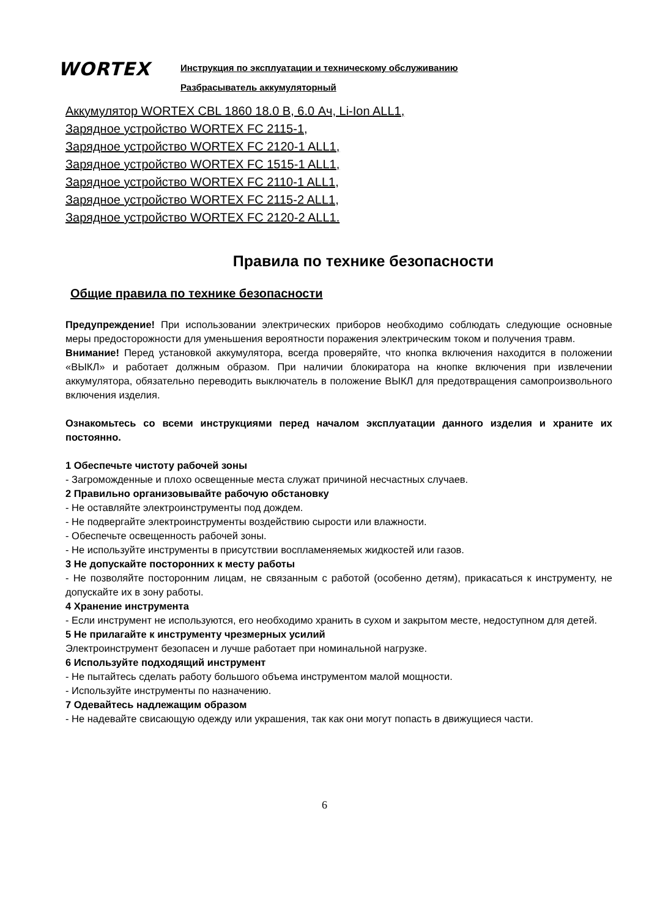WORTEX
Инструкция по эксплуатации и техническому обслуживанию
Разбрасыватель аккумуляторный
Аккумулятор WORTEX CBL 1860 18.0 В, 6.0 Ач, Li-Ion ALL1,
Зарядное устройство WORTEX FC 2115-1,
Зарядное устройство WORTEX FC 2120-1 ALL1,
Зарядное устройство WORTEX FC 1515-1 ALL1,
Зарядное устройство WORTEX FC 2110-1 ALL1,
Зарядное устройство WORTEX FC 2115-2 ALL1,
Зарядное устройство WORTEX FC 2120-2 ALL1.
Правила по технике безопасности
Общие правила по технике безопасности
Предупреждение! При использовании электрических приборов необходимо соблюдать следующие основные меры предосторожности для уменьшения вероятности поражения электрическим током и получения травм.
Внимание! Перед установкой аккумулятора, всегда проверяйте, что кнопка включения находится в положении «ВЫКЛ» и работает должным образом. При наличии блокиратора на кнопке включения при извлечении аккумулятора, обязательно переводить выключатель в положение ВЫКЛ для предотвращения самопроизвольного включения изделия.
Ознакомьтесь со всеми инструкциями перед началом эксплуатации данного изделия и храните их постоянно.
1 Обеспечьте чистоту рабочей зоны
- Загроможденные и плохо освещенные места служат причиной несчастных случаев.
2 Правильно организовывайте рабочую обстановку
- Не оставляйте электроинструменты под дождем.
- Не подвергайте электроинструменты воздействию сырости или влажности.
- Обеспечьте освещенность рабочей зоны.
- Не используйте инструменты в присутствии воспламеняемых жидкостей или газов.
3 Не допускайте посторонних к месту работы
- Не позволяйте посторонним лицам, не связанным с работой (особенно детям), прикасаться к инструменту, не допускайте их в зону работы.
4 Хранение инструмента
- Если инструмент не используются, его необходимо хранить в сухом и закрытом месте, недоступном для детей.
5 Не прилагайте к инструменту чрезмерных усилий
Электроинструмент безопасен и лучше работает при номинальной нагрузке.
6 Используйте подходящий инструмент
- Не пытайтесь сделать работу большого объема инструментом малой мощности.
- Используйте инструменты по назначению.
7 Одевайтесь надлежащим образом
- Не надевайте свисающую одежду или украшения, так как они могут попасть в движущиеся части.
6